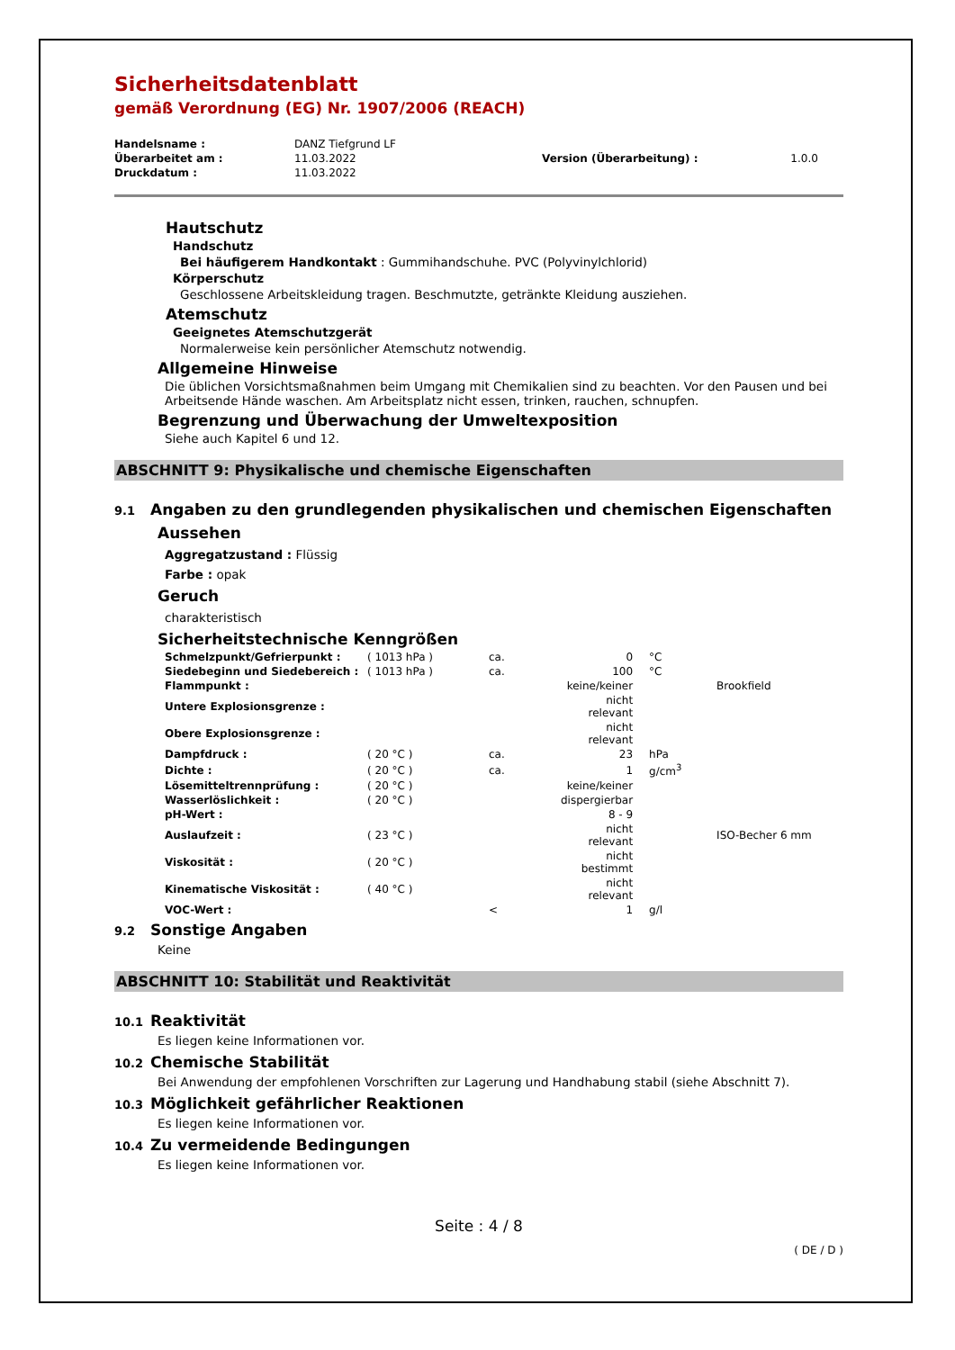Sicherheitsdatenblatt
gemäß Verordnung (EG) Nr. 1907/2006 (REACH)
| Handelsname : | DANZ Tiefgrund LF | | |
| Überarbeitet am : | 11.03.2022 | Version (Überarbeitung) : | 1.0.0 |
| Druckdatum : | 11.03.2022 | | |
Hautschutz
Handschutz
Bei häufigerem Handkontakt : Gummihandschuhe. PVC (Polyvinylchlorid)
Körperschutz
Geschlossene Arbeitskleidung tragen. Beschmutzte, getränkte Kleidung ausziehen.
Atemschutz
Geeignetes Atemschutzgerät
Normalerweise kein persönlicher Atemschutz notwendig.
Allgemeine Hinweise
Die üblichen Vorsichtsmaßnahmen beim Umgang mit Chemikalien sind zu beachten. Vor den Pausen und bei Arbeitsende Hände waschen. Am Arbeitsplatz nicht essen, trinken, rauchen, schnupfen.
Begrenzung und Überwachung der Umweltexposition
Siehe auch Kapitel 6 und 12.
ABSCHNITT 9: Physikalische und chemische Eigenschaften
9.1 Angaben zu den grundlegenden physikalischen und chemischen Eigenschaften
Aussehen
Aggregatzustand : Flüssig
Farbe : opak
Geruch
charakteristisch
Sicherheitstechnische Kenngrößen
| Schmelzpunkt/Gefrierpunkt : | ( 1013 hPa ) | ca. | 0 | °C | |
| Siedebeginn und Siedebereich : | ( 1013 hPa ) | ca. | 100 | °C | |
| Flammpunkt : | | | keine/keiner | | Brookfield |
| Untere Explosionsgrenze : | | | nicht relevant | | |
| Obere Explosionsgrenze : | | | nicht relevant | | |
| Dampfdruck : | ( 20 °C ) | ca. | 23 | hPa | |
| Dichte : | ( 20 °C ) | ca. | 1 | g/cm<sup>3</sup> | |
| Lösemitteltrennprüfung : | ( 20 °C ) | | keine/keiner | | |
| Wasserlöslichkeit : | ( 20 °C ) | | dispergierbar | | |
| pH-Wert : | | | 8 - 9 | | |
| Auslaufzeit : | ( 23 °C ) | | nicht relevant | | ISO-Becher 6 mm |
| Viskosität : | ( 20 °C ) | | nicht bestimmt | | |
| Kinematische Viskosität : | ( 40 °C ) | | nicht relevant | | |
| VOC-Wert : | | < | 1 | g/l | |
9.2 Sonstige Angaben
Keine
ABSCHNITT 10: Stabilität und Reaktivität
10.1 Reaktivität
Es liegen keine Informationen vor.
10.2 Chemische Stabilität
Bei Anwendung der empfohlenen Vorschriften zur Lagerung und Handhabung stabil (siehe Abschnitt 7).
10.3 Möglichkeit gefährlicher Reaktionen
Es liegen keine Informationen vor.
10.4 Zu vermeidende Bedingungen
Es liegen keine Informationen vor.
Seite : 4 / 8
( DE / D )